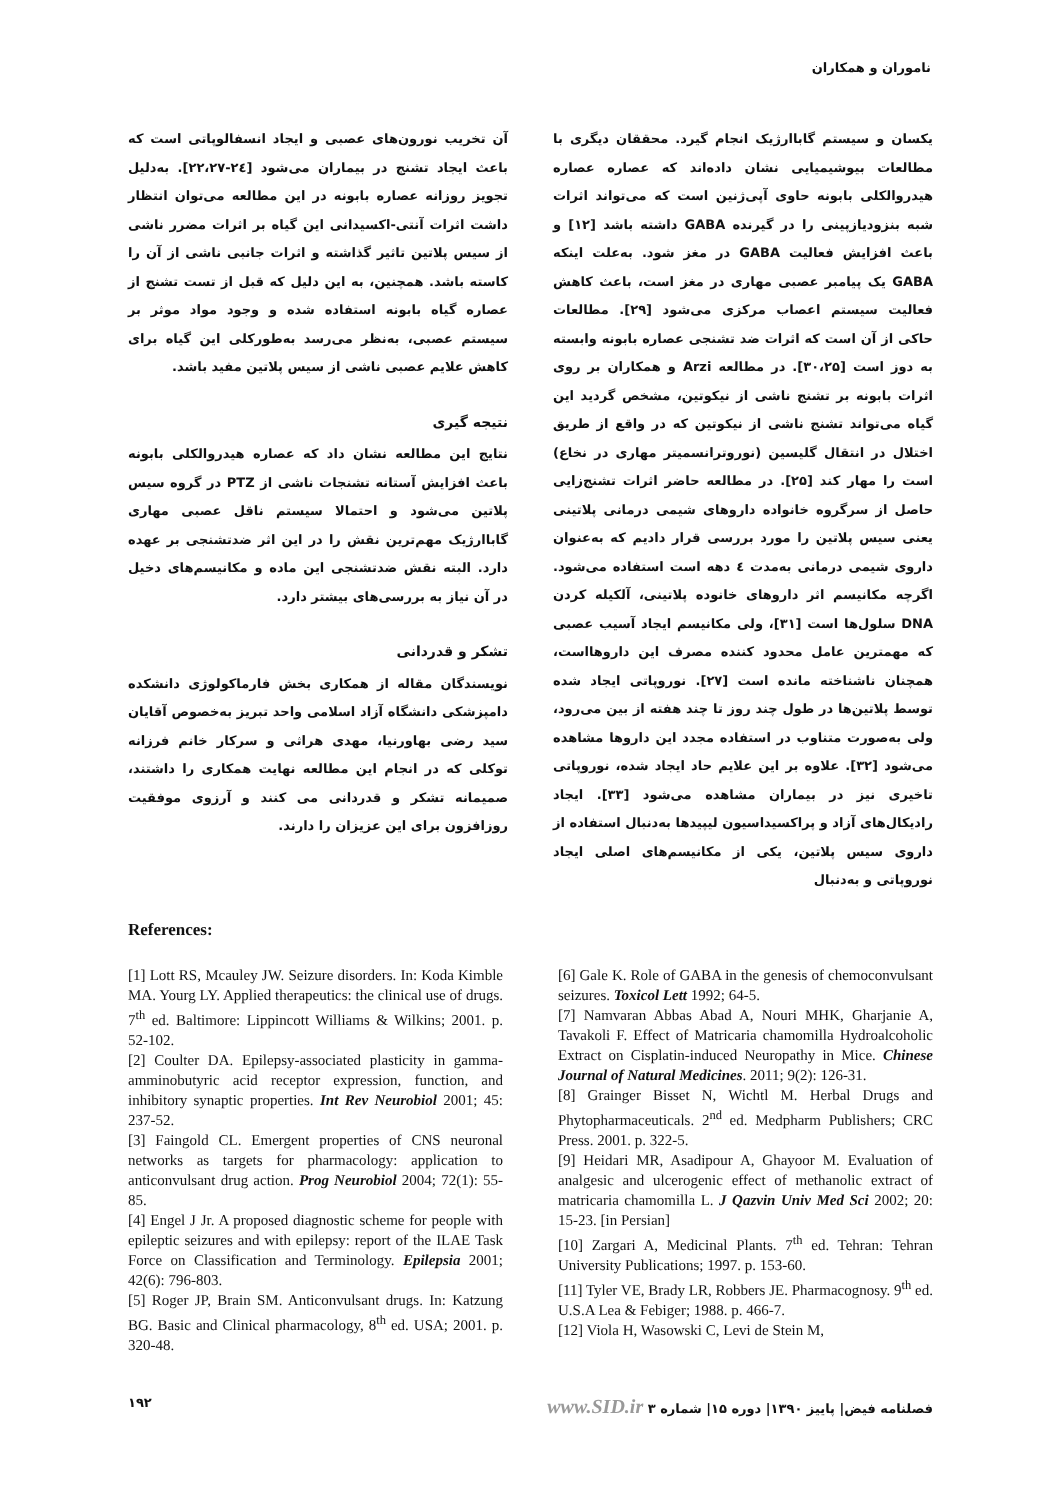ناموران و همکاران
یکسان و سیستم گاباارژیک انجام گیرد. محققان دیگری با مطالعات بیوشیمیایی نشان داده‌اند که عصاره عصاره هیدروالکلی بابونه حاوی آپی‌ژنین است که می‌تواند اثرات شبه بنزودیازپینی را در گیرنده GABA داشته باشد [۱۲] و باعث افزایش فعالیت GABA در مغز شود. به‌علت اینکه GABA یک پیامبر عصبی مهاری در مغز است، باعث کاهش فعالیت سیستم اعصاب مرکزی می‌شود [۲۹]. مطالعات حاکی از آن است که اثرات ضد تشنجی عصاره بابونه وابسته به دوز است [۳۰،۲۵]. در مطالعه Arzi و همکاران بر روی اثرات بابونه بر تشنج ناشی از نیکوتین، مشخص گردید این گیاه می‌تواند تشنج ناشی از نیکوتین که در واقع از طریق اختلال در انتقال گلیسین (نوروترانسمیتر مهاری در نخاع) است را مهار کند [۲۵]. در مطالعه حاضر اثرات تشنج‌زایی حاصل از سرگروه خانواده داروهای شیمی درمانی پلاتینی یعنی سیس پلاتین را مورد بررسی قرار دادیم که به‌عنوان داروی شیمی درمانی به‌مدت ٤ دهه است استفاده می‌شود. اگرچه مکانیسم اثر داروهای خانوده پلاتینی، آلکیله کردن DNA سلول‌ها است [۳۱]، ولی مکانیسم ایجاد آسیب عصبی که مهمترین عامل محدود کننده مصرف این داروهااست، همچنان ناشناخته مانده است [۲۷]. نوروپاتی ایجاد شده توسط پلاتین‌ها در طول چند روز تا چند هفته از بین می‌رود، ولی به‌صورت متناوب در استفاده مجدد این داروها مشاهده می‌شود [۳۲]. علاوه بر این علایم حاد ایجاد شده، نوروپاتی تاخیری نیز در بیماران مشاهده می‌شود [۳۳]. ایجاد رادیکال‌های آزاد و پراکسیداسیون لیپیدها به‌دنبال استفاده از داروی سیس پلاتین، یکی از مکانیسم‌های اصلی ایجاد نوروپاتی و به‌دنبال
آن تخریب نورون‌های عصبی و ایجاد انسفالوپاتی است که باعث ایجاد تشنج در بیماران می‌شود [۲٤-۲۲،۲۷]. به‌دلیل تجویز روزانه عصاره بابونه در این مطالعه می‌توان انتظار داشت اثرات آنتی-اکسیدانی این گیاه بر اثرات مضرر ناشی از سیس پلاتین تاثیر گذاشته و اثرات جانبی ناشی از آن را کاسته باشد. همچنین، به این دلیل که قبل از تست تشنج از عصاره گیاه بابونه استفاده شده و وجود مواد موثر بر سیستم عصبی، به‌نظر می‌رسد به‌طورکلی این گیاه برای کاهش علایم عصبی ناشی از سیس پلاتین مفید باشد.
نتیجه گیری
نتایج این مطالعه نشان داد که عصاره هیدروالکلی بابونه باعث افزایش آستانه تشنجات ناشی از PTZ در گروه سیس پلاتین می‌شود و احتمالا سیستم ناقل عصبی مهاری گاباارژیک مهم‌ترین نقش را در این اثر ضدتشنجی بر عهده دارد. البته نقش ضدتشنجی این ماده و مکانیسم‌های دخیل در آن نیاز به بررسی‌های بیشتر دارد.
تشکر و قدردانی
نویسندگان مقاله از همکاری بخش فارماکولوژی دانشکده دامپزشکی دانشگاه آزاد اسلامی واحد تبریز به‌خصوص آقایان سید رضی بهاورنیا، مهدی هراثی و سرکار خانم فرزانه توکلی که در انجام این مطالعه نهایت همکاری را داشتند، صمیمانه تشکر و قدردانی می کنند و آرزوی موفقیت روزافزون برای این عزیزان را دارند.
References:
[1] Lott RS, Mcauley JW. Seizure disorders. In: Koda Kimble MA. Yourg LY. Applied therapeutics: the clinical use of drugs. 7<sup>th</sup> ed. Baltimore: Lippincott Williams & Wilkins; 2001. p. 52-102.
[2] Coulter DA. Epilepsy-associated plasticity in gamma-amminobutyric acid receptor expression, function, and inhibitory synaptic properties. Int Rev Neurobiol 2001; 45: 237-52.
[3] Faingold CL. Emergent properties of CNS neuronal networks as targets for pharmacology: application to anticonvulsant drug action. Prog Neurobiol 2004; 72(1): 55-85.
[4] Engel J Jr. A proposed diagnostic scheme for people with epileptic seizures and with epilepsy: report of the ILAE Task Force on Classification and Terminology. Epilepsia 2001; 42(6): 796-803.
[5] Roger JP, Brain SM. Anticonvulsant drugs. In: Katzung BG. Basic and Clinical pharmacology, 8<sup>th</sup> ed. USA; 2001. p. 320-48.
[6] Gale K. Role of GABA in the genesis of chemoconvulsant seizures. Toxicol Lett 1992; 64-5.
[7] Namvaran Abbas Abad A, Nouri MHK, Gharjanie A, Tavakoli F. Effect of Matricaria chamomilla Hydroalcoholic Extract on Cisplatin-induced Neuropathy in Mice. Chinese Journal of Natural Medicines. 2011; 9(2): 126-31.
[8] Grainger Bisset N, Wichtl M. Herbal Drugs and Phytopharmaceuticals. 2<sup>nd</sup> ed. Medpharm Publishers; CRC Press. 2001. p. 322-5.
[9] Heidari MR, Asadipour A, Ghayoor M. Evaluation of analgesic and ulcerogenic effect of methanolic extract of matricaria chamomilla L. J Qazvin Univ Med Sci 2002; 20: 15-23. [in Persian]
[10] Zargari A, Medicinal Plants. 7<sup>th</sup> ed. Tehran: Tehran University Publications; 1997. p. 153-60.
[11] Tyler VE, Brady LR, Robbers JE. Pharmacognosy. 9<sup>th</sup> ed. U.S.A Lea & Febiger; 1988. p. 466-7.
[12] Viola H, Wasowski C, Levi de Stein M,
فصلنامه فیض| پاییز ۱۳۹۰| دوره ۱۵| شماره ۳ www.SID.ir ۱۹۲